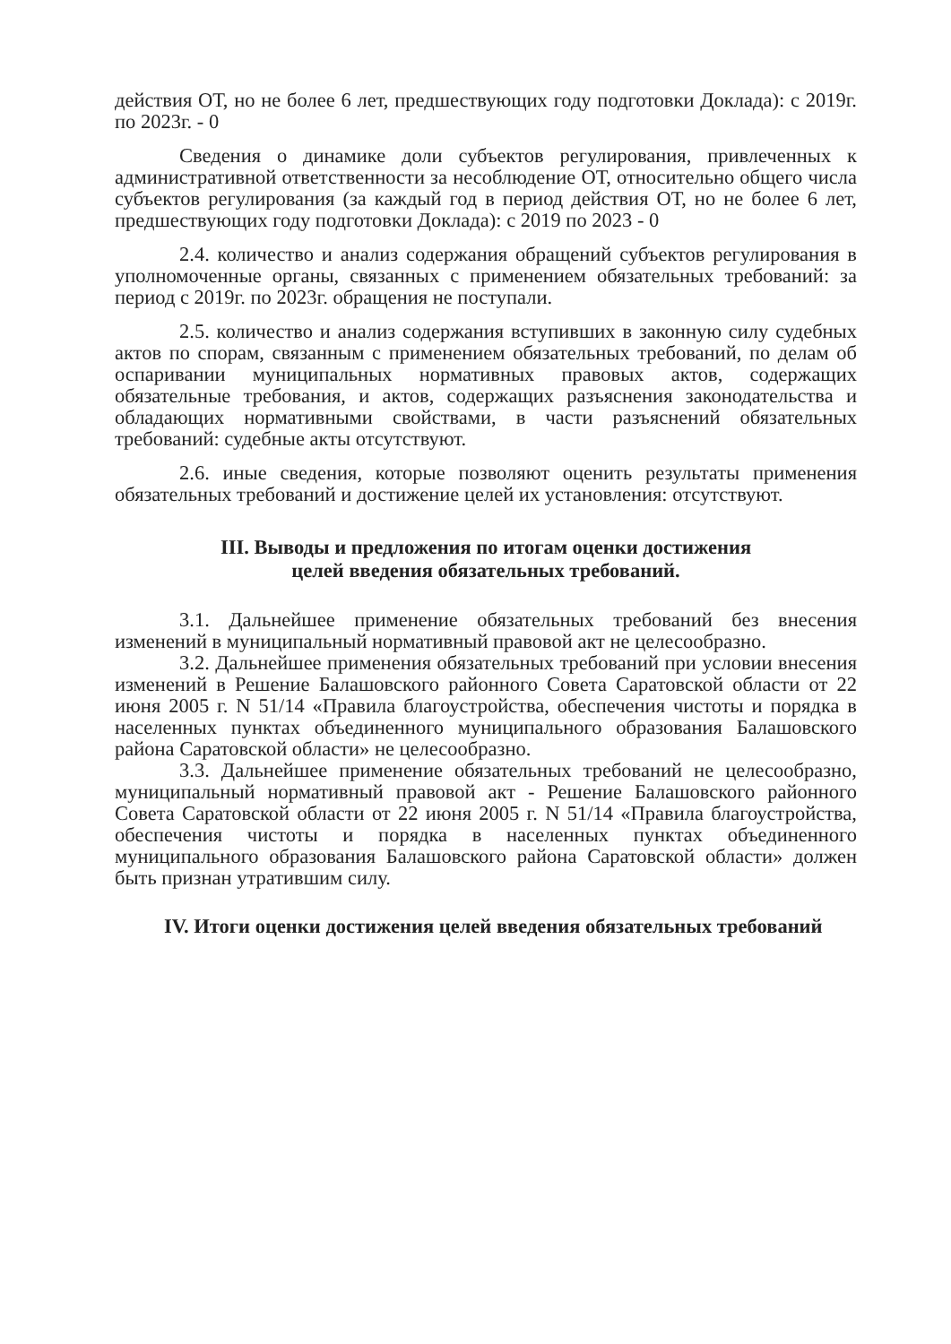действия ОТ, но не более 6 лет, предшествующих году подготовки Доклада): с 2019г. по 2023г. - 0
Сведения о динамике доли субъектов регулирования, привлеченных к административной ответственности за несоблюдение ОТ, относительно общего числа субъектов регулирования (за каждый год в период действия ОТ, но не более 6 лет, предшествующих году подготовки Доклада): с 2019 по 2023 - 0
2.4. количество и анализ содержания обращений субъектов регулирования в уполномоченные органы, связанных с применением обязательных требований: за период с 2019г. по 2023г. обращения не поступали.
2.5. количество и анализ содержания вступивших в законную силу судебных актов по спорам, связанным с применением обязательных требований, по делам об оспаривании муниципальных нормативных правовых актов, содержащих обязательные требования, и актов, содержащих разъяснения законодательства и обладающих нормативными свойствами, в части разъяснений обязательных требований: судебные акты отсутствуют.
2.6. иные сведения, которые позволяют оценить результаты применения обязательных требований и достижение целей их установления: отсутствуют.
III. Выводы и предложения по итогам оценки достижения
целей введения обязательных требований.
3.1. Дальнейшее применение обязательных требований без внесения изменений в муниципальный нормативный правовой акт не целесообразно.
3.2. Дальнейшее применения обязательных требований при условии внесения изменений в Решение Балашовского районного Совета Саратовской области от 22 июня 2005 г. N 51/14 «Правила благоустройства, обеспечения чистоты и порядка в населенных пунктах объединенного муниципального образования Балашовского района Саратовской области» не целесообразно.
3.3. Дальнейшее применение обязательных требований не целесообразно, муниципальный нормативный правовой акт - Решение Балашовского районного Совета Саратовской области от 22 июня 2005 г. N 51/14 «Правила благоустройства, обеспечения чистоты и порядка в населенных пунктах объединенного муниципального образования Балашовского района Саратовской области» должен быть признан утратившим силу.
IV. Итоги оценки достижения целей введения обязательных требований